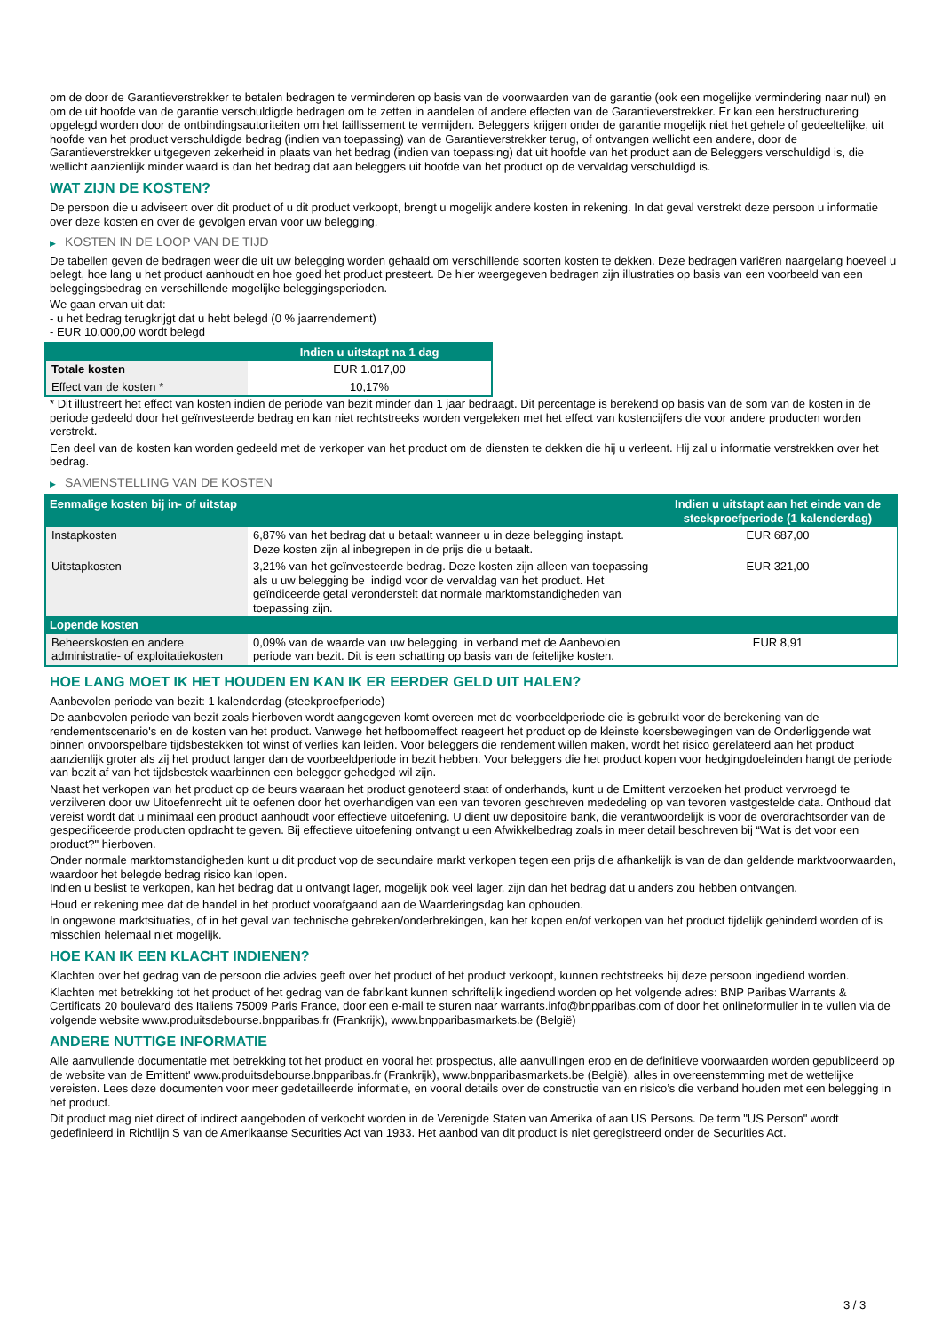om de door de Garantieverstrekker te betalen bedragen te verminderen op basis van de voorwaarden van de garantie (ook een mogelijke vermindering naar nul) en om de uit hoofde van de garantie verschuldigde bedragen om te zetten in aandelen of andere effecten van de Garantieverstrekker. Er kan een herstructurering opgelegd worden door de ontbindingsautoriteiten om het faillissement te vermijden. Beleggers krijgen onder de garantie mogelijk niet het gehele of gedeeltelijke, uit hoofde van het product verschuldigde bedrag (indien van toepassing) van de Garantieverstrekker terug, of ontvangen wellicht een andere, door de Garantieverstrekker uitgegeven zekerheid in plaats van het bedrag (indien van toepassing) dat uit hoofde van het product aan de Beleggers verschuldigd is, die wellicht aanzienlijk minder waard is dan het bedrag dat aan beleggers uit hoofde van het product op de vervaldag verschuldigd is.
WAT ZIJN DE KOSTEN?
De persoon die u adviseert over dit product of u dit product verkoopt, brengt u mogelijk andere kosten in rekening. In dat geval verstrekt deze persoon u informatie over deze kosten en over de gevolgen ervan voor uw belegging.
▶ KOSTEN IN DE LOOP VAN DE TIJD
De tabellen geven de bedragen weer die uit uw belegging worden gehaald om verschillende soorten kosten te dekken. Deze bedragen variëren naargelang hoeveel u belegt, hoe lang u het product aanhoudt en hoe goed het product presteert. De hier weergegeven bedragen zijn illustraties op basis van een voorbeeld van een beleggingsbedrag en verschillende mogelijke beleggingsperioden.
We gaan ervan uit dat:
- u het bedrag terugkrijgt dat u hebt belegd (0 % jaarrendement)
- EUR 10.000,00 wordt belegd
| | Indien u uitstapt na 1 dag |
| --- | --- |
| Totale kosten | EUR 1.017,00 |
| Effect van de kosten * | 10,17% |
* Dit illustreert het effect van kosten indien de periode van bezit minder dan 1 jaar bedraagt. Dit percentage is berekend op basis van de som van de kosten in de periode gedeeld door het geïnvesteerde bedrag en kan niet rechtstreeks worden vergeleken met het effect van kostencijfers die voor andere producten worden verstrekt.
Een deel van de kosten kan worden gedeeld met de verkoper van het product om de diensten te dekken die hij u verleent. Hij zal u informatie verstrekken over het bedrag.
▶ SAMENSTELLING VAN DE KOSTEN
| Eenmalige kosten bij in- of uitstap | | Indien u uitstapt aan het einde van de steekproefperiode (1 kalenderdag) |
| --- | --- | --- |
| Instapkosten | 6,87% van het bedrag dat u betaalt wanneer u in deze belegging instapt. Deze kosten zijn al inbegrepen in de prijs die u betaalt. | EUR 687,00 |
| Uitstapkosten | 3,21% van het geïnvesteerde bedrag. Deze kosten zijn alleen van toepassing als u uw belegging be indigd voor de vervaldag van het product. Het geïndiceerde getal veronderstelt dat normale marktomstandigheden van toepassing zijn. | EUR 321,00 |
| Lopende kosten | | |
| Beheerskosten en andere administratie- of exploitatiekosten | 0,09% van de waarde van uw belegging in verband met de Aanbevolen periode van bezit. Dit is een schatting op basis van de feitelijke kosten. | EUR 8,91 |
HOE LANG MOET IK HET HOUDEN EN KAN IK ER EERDER GELD UIT HALEN?
Aanbevolen periode van bezit: 1 kalenderdag (steekproefperiode)
De aanbevolen periode van bezit zoals hierboven wordt aangegeven komt overeen met de voorbeeldperiode die is gebruikt voor de berekening van de rendementscenario's en de kosten van het product. Vanwege het hefboomeffect reageert het product op de kleinste koersbewegingen van de Onderliggende wat binnen onvoorspelbare tijdsbestekken tot winst of verlies kan leiden. Voor beleggers die rendement willen maken, wordt het risico gerelateerd aan het product aanzienlijk groter als zij het product langer dan de voorbeeldperiode in bezit hebben. Voor beleggers die het product kopen voor hedgingdoeleinden hangt de periode van bezit af van het tijdsbestek waarbinnen een belegger gehedged wil zijn.
Naast het verkopen van het product op de beurs waaraan het product genoteerd staat of onderhands, kunt u de Emittent verzoeken het product vervroegd te verzilveren door uw Uitoefenrecht uit te oefenen door het overhandigen van een van tevoren geschreven mededeling op van tevoren vastgestelde data. Onthoud dat vereist wordt dat u minimaal een product aanhoudt voor effectieve uitoefening. U dient uw depositoire bank, die verantwoordelijk is voor de overdrachtsorder van de gespecificeerde producten opdracht te geven. Bij effectieve uitoefening ontvangt u een Afwikkelbedrag zoals in meer detail beschreven bij “Wat is det voor een product?" hierboven.
Onder normale marktomstandigheden kunt u dit product vop de secundaire markt verkopen tegen een prijs die afhankelijk is van de dan geldende marktvoorwaarden, waardoor het belegde bedrag risico kan lopen.
Indien u beslist te verkopen, kan het bedrag dat u ontvangt lager, mogelijk ook veel lager, zijn dan het bedrag dat u anders zou hebben ontvangen.
Houd er rekening mee dat de handel in het product voorafgaand aan de Waarderingsdag kan ophouden.
In ongewone marktsituaties, of in het geval van technische gebreken/onderbrekingen, kan het kopen en/of verkopen van het product tijdelijk gehinderd worden of is misschien helemaal niet mogelijk.
HOE KAN IK EEN KLACHT INDIENEN?
Klachten over het gedrag van de persoon die advies geeft over het product of het product verkoopt, kunnen rechtstreeks bij deze persoon ingediend worden.
Klachten met betrekking tot het product of het gedrag van de fabrikant kunnen schriftelijk ingediend worden op het volgende adres: BNP Paribas Warrants & Certificats 20 boulevard des Italiens 75009 Paris France, door een e-mail te sturen naar warrants.info@bnpparibas.com of door het onlineformulier in te vullen via de volgende website www.produitsdebourse.bnpparibas.fr (Frankrijk), www.bnpparibasmarkets.be (België)
ANDERE NUTTIGE INFORMATIE
Alle aanvullende documentatie met betrekking tot het product en vooral het prospectus, alle aanvullingen erop en de definitieve voorwaarden worden gepubliceerd op de website van de Emittent' www.produitsdebourse.bnpparibas.fr (Frankrijk), www.bnpparibasmarkets.be (België), alles in overeenstemming met de wettelijke vereisten. Lees deze documenten voor meer gedetailleerde informatie, en vooral details over de constructie van en risico’s die verband houden met een belegging in het product.
Dit product mag niet direct of indirect aangeboden of verkocht worden in de Verenigde Staten van Amerika of aan US Persons. De term "US Person" wordt gedefinieerd in Richtlijn S van de Amerikaanse Securities Act van 1933. Het aanbod van dit product is niet geregistreerd onder de Securities Act.
3 / 3